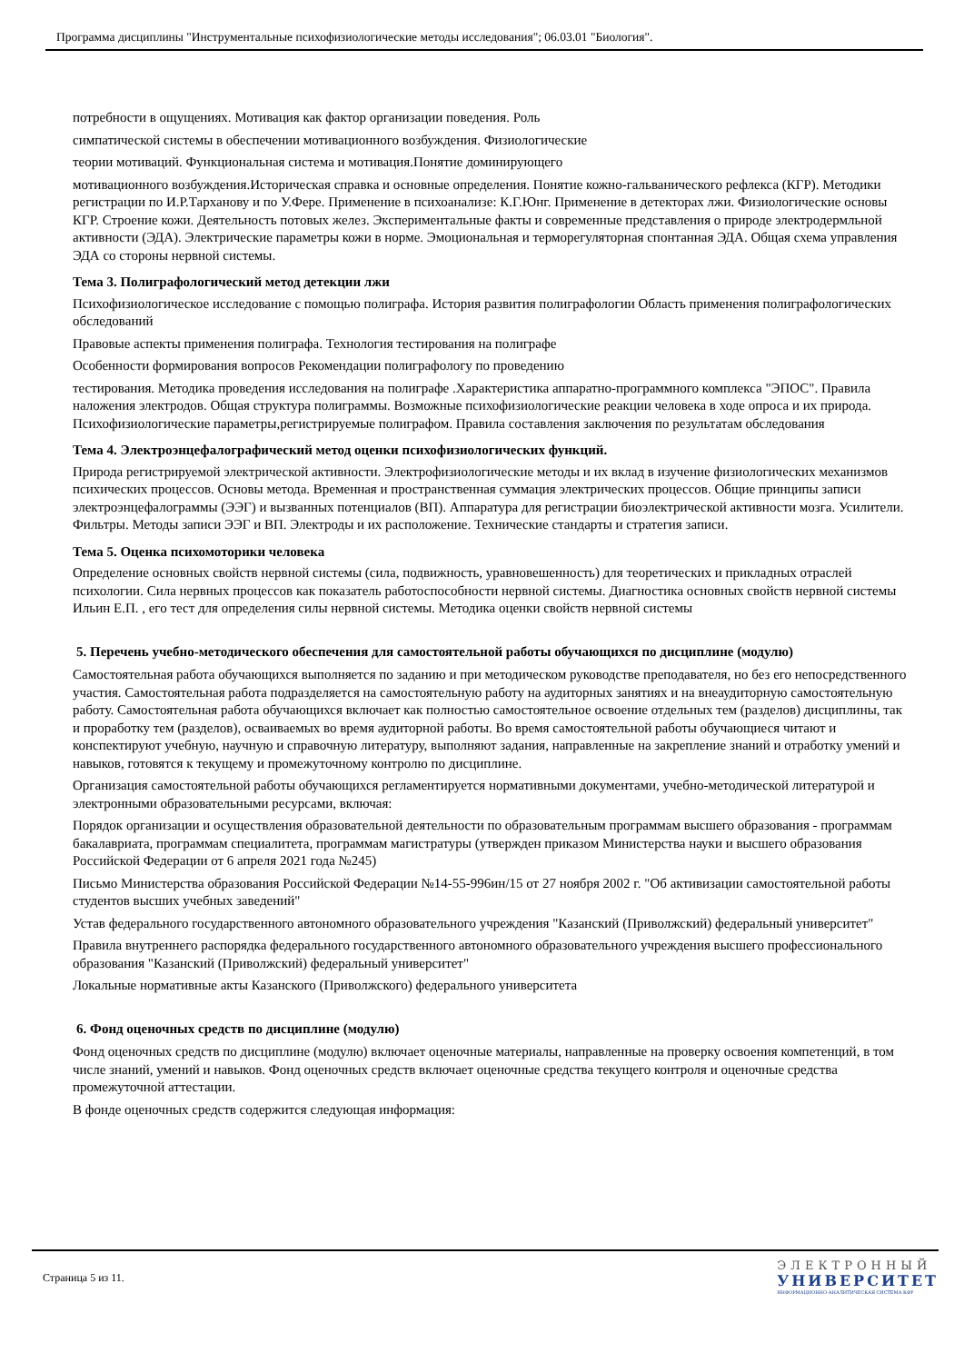Программа дисциплины "Инструментальные психофизиологические методы исследования"; 06.03.01 "Биология".
потребности в ощущениях. Мотивация как фактор организации поведения. Роль
симпатической системы в обеспечении мотивационного возбуждения. Физиологические
теории мотиваций. Функциональная система и мотивация.Понятие доминирующего
мотивационного возбуждения.Историческая справка и основные определения. Понятие кожно-гальванического рефлекса (КГР). Методики регистрации по И.Р.Тарханову и по У.Фере. Применение в психоанализе: К.Г.Юнг. Применение в детекторах лжи. Физиологические основы КГР. Строение кожи. Деятельность потовых желез. Экспериментальные факты и современные представления о природе электродермльной активности (ЭДА). Электрические параметры кожи в норме. Эмоциональная и терморегуляторная спонтанная ЭДА. Общая схема управления ЭДА со стороны нервной системы.
Тема 3. Полиграфологический метод детекции лжи
Психофизиологическое исследование с помощью полиграфа. История развития полиграфологии Область применения полиграфологических обследований
Правовые аспекты применения полиграфа. Технология тестирования на полиграфе
Особенности формирования вопросов Рекомендации полиграфологу по проведению
тестирования. Методика проведения исследования на полиграфе .Характеристика аппаратно-программного комплекса "ЭПОС". Правила наложения электродов. Общая структура полиграммы. Возможные психофизиологические реакции человека в ходе опроса и их природа. Психофизиологические параметры,регистрируемые полиграфом. Правила составления заключения по результатам обследования
Тема 4. Электроэнцефалографический метод оценки психофизиологических функций.
Природа регистрируемой электрической активности. Электрофизиологические методы и их вклад в изучение физиологических механизмов психических процессов. Основы метода. Временная и пространственная суммация электрических процессов. Общие принципы записи электроэнцефалограммы (ЭЭГ) и вызванных потенциалов (ВП). Аппаратура для регистрации биоэлектрической активности мозга. Усилители. Фильтры. Методы записи ЭЭГ и ВП. Электроды и их расположение. Технические стандарты и стратегия записи.
Тема 5. Оценка психомоторики человека
Определение основных свойств нервной системы (сила, подвижность, уравновешенность) для теоретических и прикладных отраслей психологии. Сила нервных процессов как показатель работоспособности нервной системы. Диагностика основных свойств нервной системы Ильин Е.П. , его тест для определения силы нервной системы. Методика оценки свойств нервной системы
5. Перечень учебно-методического обеспечения для самостоятельной работы обучающихся по дисциплине (модулю)
Самостоятельная работа обучающихся выполняется по заданию и при методическом руководстве преподавателя, но без его непосредственного участия. Самостоятельная работа подразделяется на самостоятельную работу на аудиторных занятиях и на внеаудиторную самостоятельную работу. Самостоятельная работа обучающихся включает как полностью самостоятельное освоение отдельных тем (разделов) дисциплины, так и проработку тем (разделов), осваиваемых во время аудиторной работы. Во время самостоятельной работы обучающиеся читают и конспектируют учебную, научную и справочную литературу, выполняют задания, направленные на закрепление знаний и отработку умений и навыков, готовятся к текущему и промежуточному контролю по дисциплине.
Организация самостоятельной работы обучающихся регламентируется нормативными документами, учебно-методической литературой и электронными образовательными ресурсами, включая:
Порядок организации и осуществления образовательной деятельности по образовательным программам высшего образования - программам бакалавриата, программам специалитета, программам магистратуры (утвержден приказом Министерства науки и высшего образования Российской Федерации от 6 апреля 2021 года №245)
Письмо Министерства образования Российской Федерации №14-55-996ин/15 от 27 ноября 2002 г. "Об активизации самостоятельной работы студентов высших учебных заведений"
Устав федерального государственного автономного образовательного учреждения "Казанский (Приволжский) федеральный университет"
Правила внутреннего распорядка федерального государственного автономного образовательного учреждения высшего профессионального образования "Казанский (Приволжский) федеральный университет"
Локальные нормативные акты Казанского (Приволжского) федерального университета
6. Фонд оценочных средств по дисциплине (модулю)
Фонд оценочных средств по дисциплине (модулю) включает оценочные материалы, направленные на проверку освоения компетенций, в том числе знаний, умений и навыков. Фонд оценочных средств включает оценочные средства текущего контроля и оценочные средства промежуточной аттестации.
В фонде оценочных средств содержится следующая информация:
Страница 5 из 11.
ЭЛЕКТРОННЫЙ
УНИВЕРСИТЕТ
ИНФОРМАЦИОННО-АНАЛИТИЧЕСКАЯ СИСТЕМА КФУ